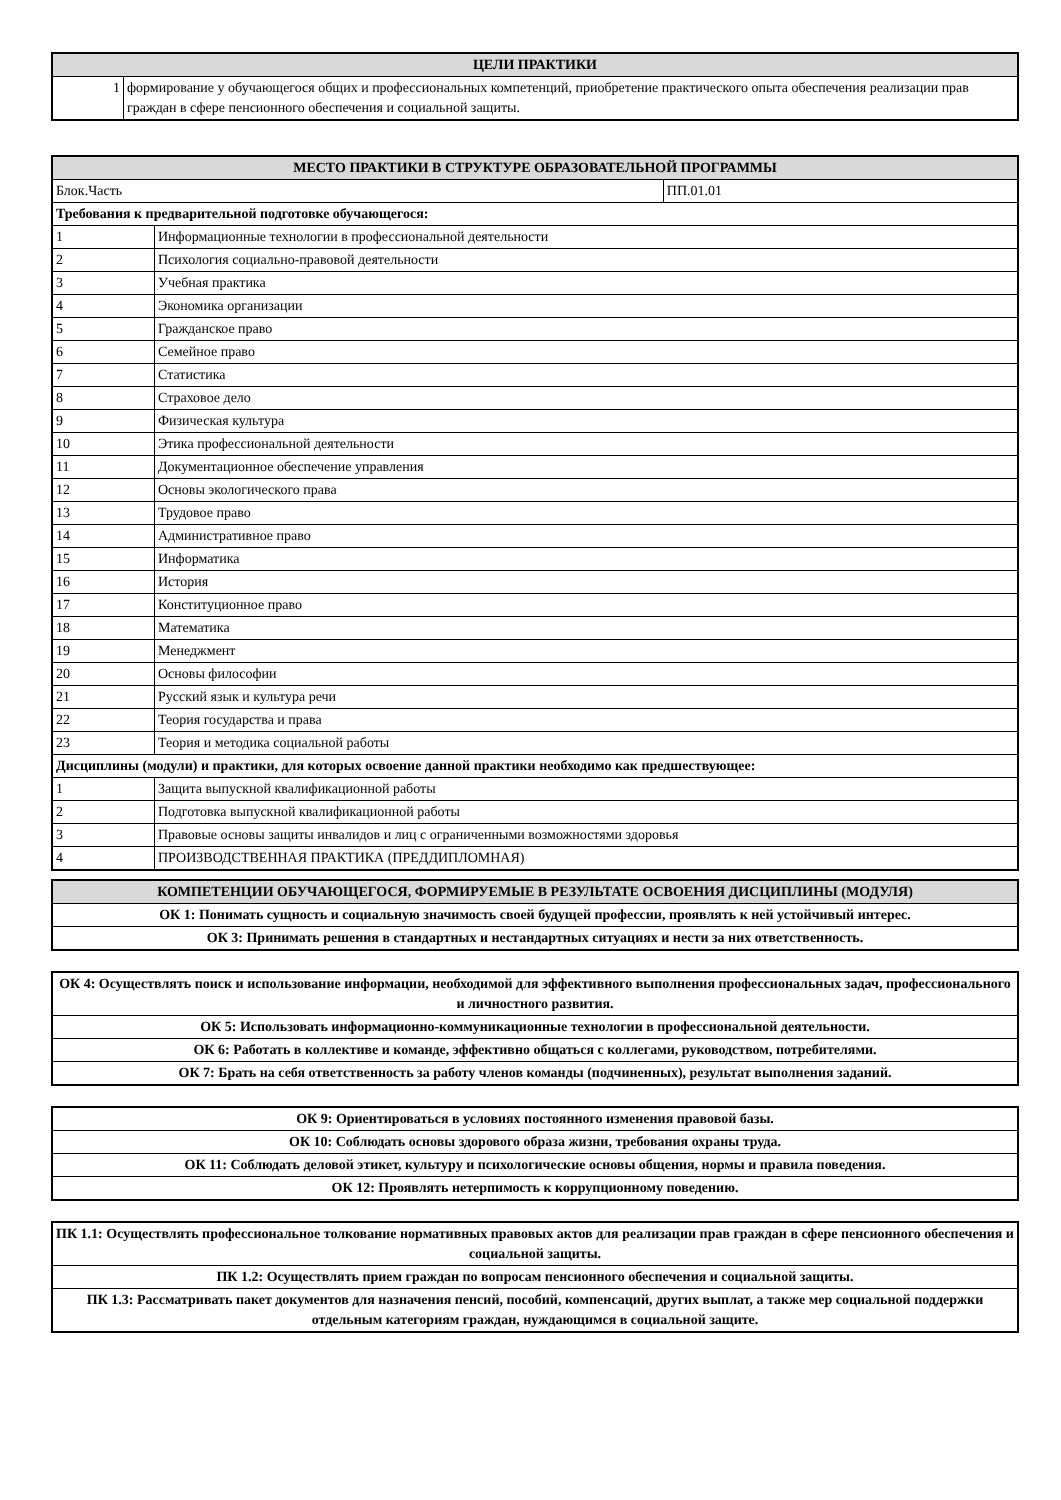| ЦЕЛИ ПРАКТИКИ | |
| --- | --- |
| 1 | формирование у обучающегося общих и профессиональных компетенций, приобретение практического опыта обеспечения реализации прав граждан в сфере пенсионного обеспечения и социальной защиты. |
| МЕСТО ПРАКТИКИ В СТРУКТУРЕ ОБРАЗОВАТЕЛЬНОЙ ПРОГРАММЫ | | |
| --- | --- | --- |
| Блок.Часть | | ПП.01.01 |
| Требования к предварительной подготовке обучающегося: | | |
| 1 | Информационные технологии в профессиональной деятельности | |
| 2 | Психология социально-правовой деятельности | |
| 3 | Учебная практика | |
| 4 | Экономика организации | |
| 5 | Гражданское право | |
| 6 | Семейное право | |
| 7 | Статистика | |
| 8 | Страховое дело | |
| 9 | Физическая культура | |
| 10 | Этика профессиональной деятельности | |
| 11 | Документационное обеспечение управления | |
| 12 | Основы экологического права | |
| 13 | Трудовое право | |
| 14 | Административное право | |
| 15 | Информатика | |
| 16 | История | |
| 17 | Конституционное право | |
| 18 | Математика | |
| 19 | Менеджмент | |
| 20 | Основы философии | |
| 21 | Русский язык и культура речи | |
| 22 | Теория государства и права | |
| 23 | Теория и методика социальной работы | |
| Дисциплины (модули) и практики, для которых освоение данной практики необходимо как предшествующее: | | |
| 1 | Защита выпускной квалификационной работы | |
| 2 | Подготовка выпускной квалификационной работы | |
| 3 | Правовые основы защиты инвалидов и лиц с ограниченными возможностями здоровья | |
| 4 | ПРОИЗВОДСТВЕННАЯ ПРАКТИКА (ПРЕДДИПЛОМНАЯ) | |
| КОМПЕТЕНЦИИ ОБУЧАЮЩЕГОСЯ, ФОРМИРУЕМЫЕ В РЕЗУЛЬТАТЕ ОСВОЕНИЯ ДИСЦИПЛИНЫ (МОДУЛЯ) |
| --- |
| ОК 1: Понимать сущность и социальную значимость своей будущей профессии, проявлять к ней устойчивый интерес. |
| ОК 3: Принимать решения в стандартных и нестандартных ситуациях и нести за них ответственность. |
| ОК 4: Осуществлять поиск и использование информации, необходимой для эффективного выполнения профессиональных задач, профессионального и личностного развития. |
| ОК 5: Использовать информационно-коммуникационные технологии в профессиональной деятельности. |
| ОК 6: Работать в коллективе и команде, эффективно общаться с коллегами, руководством, потребителями. |
| ОК 7: Брать на себя ответственность за работу членов команды (подчиненных), результат выполнения заданий. |
| ОК 9: Ориентироваться в условиях постоянного изменения правовой базы. |
| ОК 10: Соблюдать основы здорового образа жизни, требования охраны труда. |
| ОК 11: Соблюдать деловой этикет, культуру и психологические основы общения, нормы и правила поведения. |
| ОК 12: Проявлять нетерпимость к коррупционному поведению. |
| ПК 1.1: Осуществлять профессиональное толкование нормативных правовых актов для реализации прав граждан в сфере пенсионного обеспечения и социальной защиты. |
| ПК 1.2: Осуществлять прием граждан по вопросам пенсионного обеспечения и социальной защиты. |
| ПК 1.3: Рассматривать пакет документов для назначения пенсий, пособий, компенсаций, других выплат, а также мер социальной поддержки отдельным категориям граждан, нуждающимся в социальной защите. |